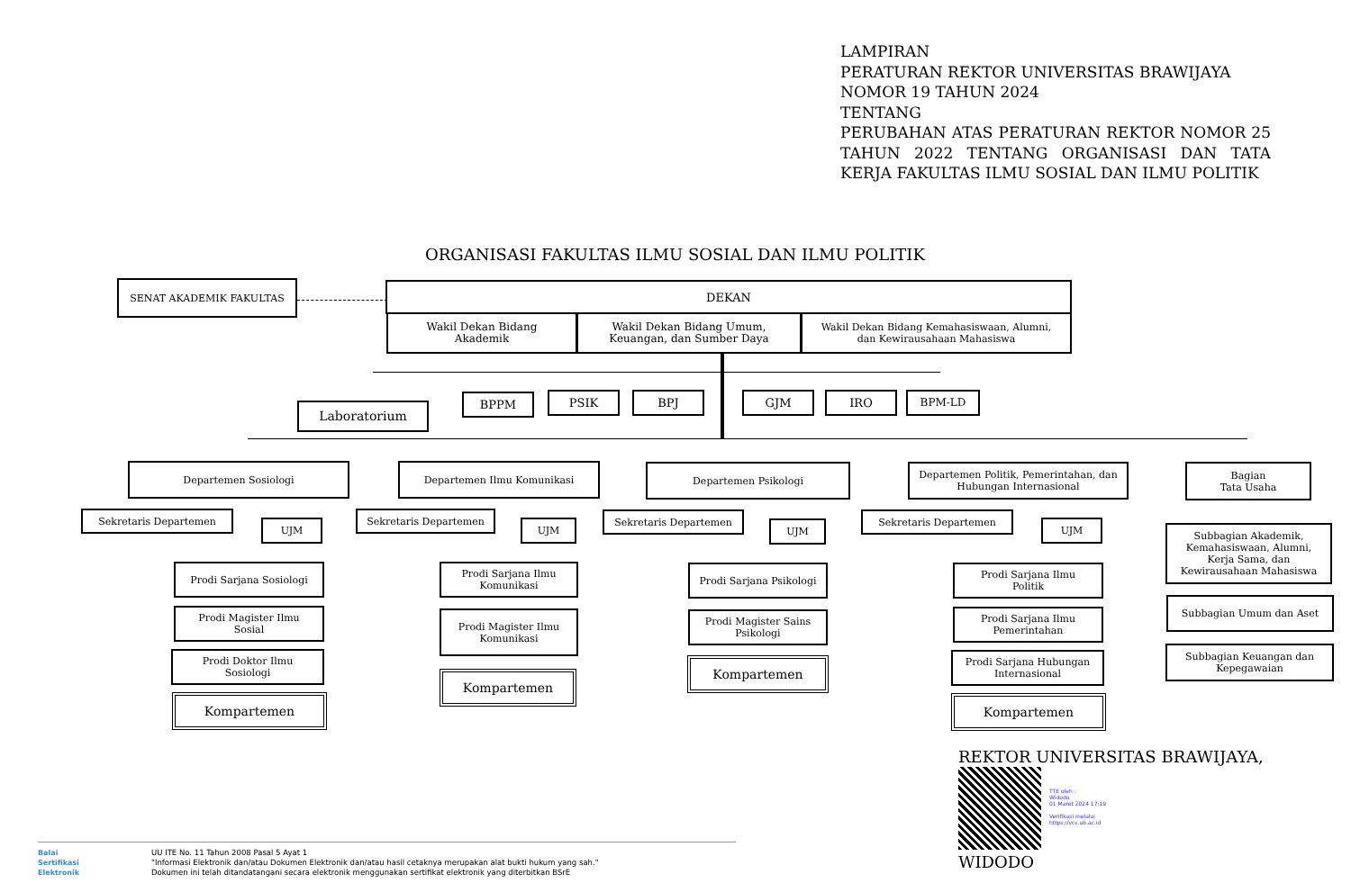LAMPIRAN
PERATURAN REKTOR UNIVERSITAS BRAWIJAYA
NOMOR 19 TAHUN 2024
TENTANG
PERUBAHAN ATAS PERATURAN REKTOR NOMOR 25 TAHUN 2022 TENTANG ORGANISASI DAN TATA KERJA FAKULTAS ILMU SOSIAL DAN ILMU POLITIK
ORGANISASI FAKULTAS ILMU SOSIAL DAN ILMU POLITIK
SENAT AKADEMIK FAKULTAS DEKAN
Wakil Dekan Bidang
Akademik
Wakil Dekan Bidang Umum,
Keuangan, dan Sumber Daya
Wakil Dekan Bidang Kemahasiswaan, Alumni,
dan Kewirausahaan Mahasiswa
Laboratorium
BPPM PSIK BPJ GJM IRO BPM-LD
Departemen Sosiologi Departemen Ilmu Komunikasi Departemen Psikologi
Departemen Politik, Pemerintahan, dan Hubungan Internasional
Bagian
Tata Usaha
Sekretaris Departemen
UJM
Prodi Sarjana Sosiologi
Prodi Magister Ilmu
Sosial
Prodi Doktor Ilmu
Sosiologi
Kompartemen
Sekretaris Departemen
UJM
Prodi Sarjana Ilmu
Komunikasi
Prodi Magister Ilmu
Komunikasi
Kompartemen
Sekretaris Departemen
UJM
Prodi Sarjana Psikologi
Prodi Magister Sains
Psikologi
Kompartemen
Sekretaris Departemen
UJM
Prodi Sarjana Ilmu
Politik
Prodi Sarjana Ilmu
Pemerintahan
Prodi Sarjana Hubungan
Internasional
Kompartemen
Subbagian Akademik,
Kemahasiswaan, Alumni,
Kerja Sama, dan
Kewirausahaan Mahasiswa
Subbagian Umum dan Aset
Subbagian Keuangan dan
Kepegawaian
REKTOR UNIVERSITAS BRAWIJAYA,
TTE oleh :
Widodo
01 Maret 2024 17:19
Verifikasi melalui
https://vcs.ub.ac.id
WIDODO
Balai
Sertifikasi
Elektronik
UU ITE No. 11 Tahun 2008 Pasal 5 Ayat 1
"Informasi Elektronik dan/atau Dokumen Elektronik dan/atau hasil cetaknya merupakan alat bukti hukum yang sah."
Dokumen ini telah ditandatangani secara elektronik menggunakan sertifikat elektronik yang diterbitkan BSrE